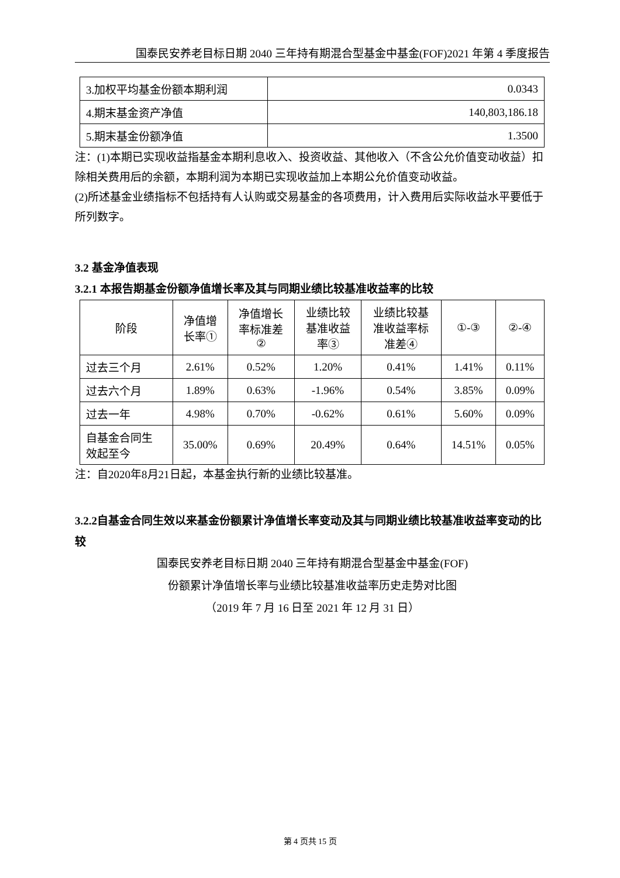国泰民安养老目标日期 2040 三年持有期混合型基金中基金(FOF)2021 年第 4 季度报告
| 3.加权平均基金份额本期利润 | 0.0343 |
| 4.期末基金资产净值 | 140,803,186.18 |
| 5.期末基金份额净值 | 1.3500 |
注：(1)本期已实现收益指基金本期利息收入、投资收益、其他收入（不含公允价值变动收益）扣除相关费用后的余额，本期利润为本期已实现收益加上本期公允价值变动收益。
(2)所述基金业绩指标不包括持有人认购或交易基金的各项费用，计入费用后实际收益水平要低于所列数字。
3.2 基金净值表现
3.2.1 本报告期基金份额净值增长率及其与同期业绩比较基准收益率的比较
| 阶段 | 净值增 长率① | 净值增长 率标准差 ② | 业绩比较 基准收益 率③ | 业绩比较基 准收益率标 准差④ | ①-③ | ②-④ |
| --- | --- | --- | --- | --- | --- | --- |
| 过去三个月 | 2.61% | 0.52% | 1.20% | 0.41% | 1.41% | 0.11% |
| 过去六个月 | 1.89% | 0.63% | -1.96% | 0.54% | 3.85% | 0.09% |
| 过去一年 | 4.98% | 0.70% | -0.62% | 0.61% | 5.60% | 0.09% |
| 自基金合同生 效起至今 | 35.00% | 0.69% | 20.49% | 0.64% | 14.51% | 0.05% |
注：自2020年8月21日起，本基金执行新的业绩比较基准。
3.2.2自基金合同生效以来基金份额累计净值增长率变动及其与同期业绩比较基准收益率变动的比较
国泰民安养老目标日期 2040 三年持有期混合型基金中基金(FOF)
份额累计净值增长率与业绩比较基准收益率历史走势对比图
（2019 年 7 月 16 日至 2021 年 12 月 31 日）
第 4 页共 15 页